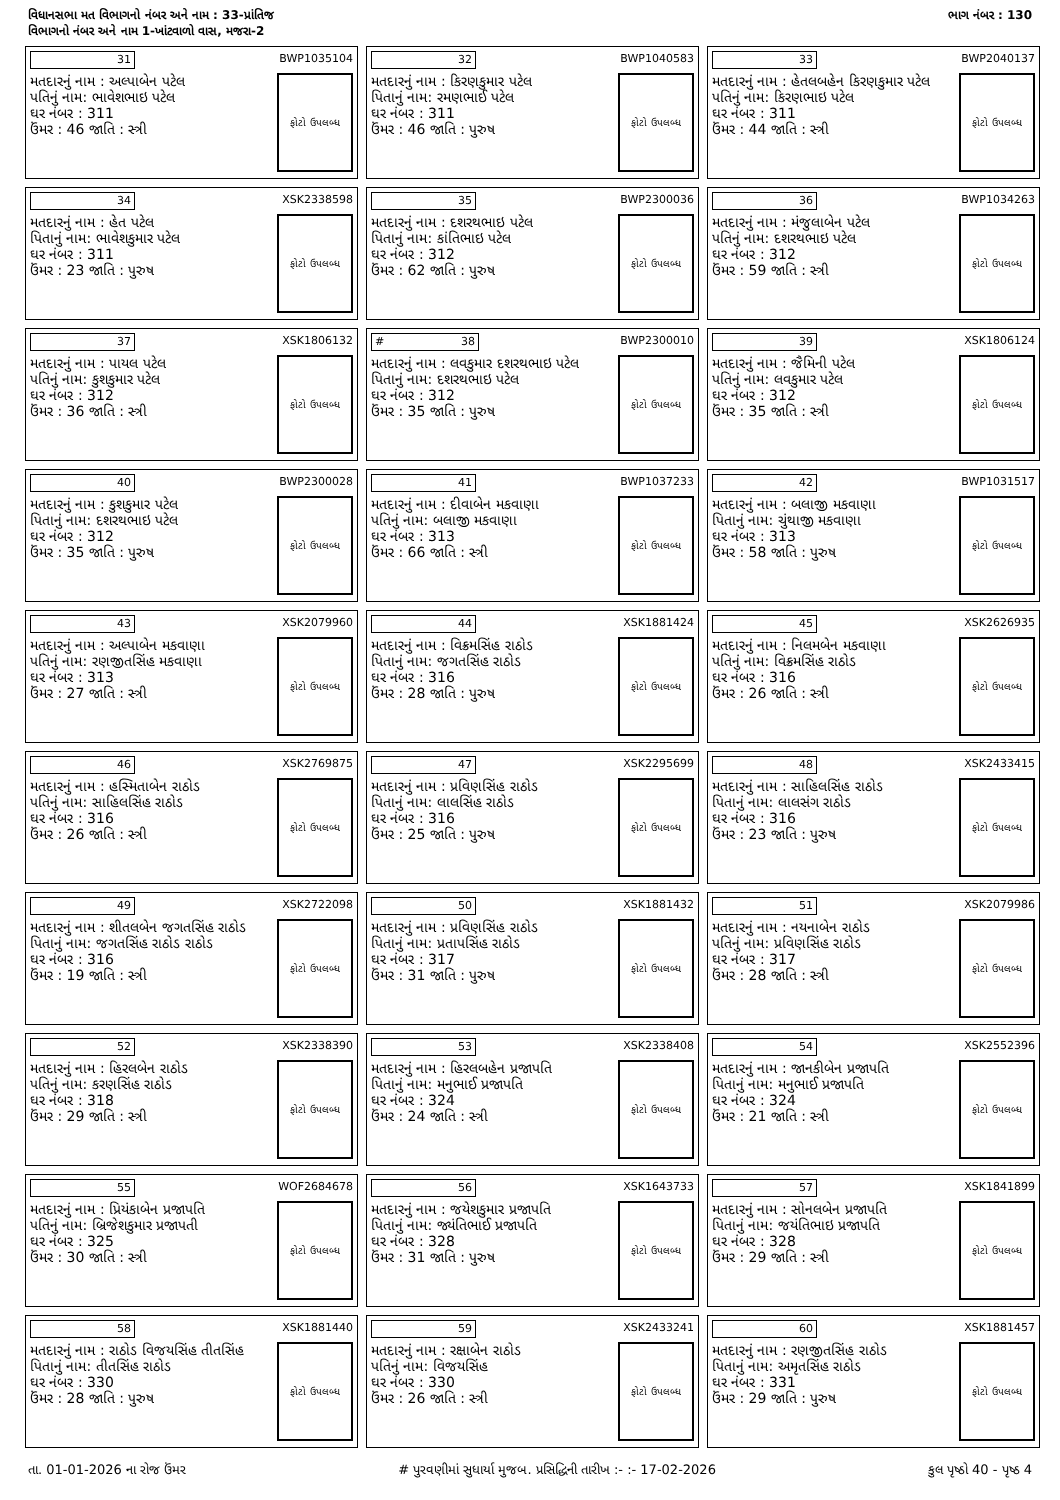વિધાનસભા મત વિભાગનો નંબર અને નામ : 33-પ્રાંતિજ
વિભાગનો નંબર અને નામ 1-ખાંટવાળો વાસ, મજરા-2
ભાગ નંબર : 130
31 BWP1035104
મતદારનું નામ : અલ્પાબેન પટેલ
પતિનું નામ: ભાવેશભાઇ પટેલ
ઘર નંબર : 311
ઉંમર : 46 જાતિ : સ્ત્રી
ફોટો ઉપલબ્ધ
32 BWP1040583
મતદારનું નામ : કિરણકુમાર પટેલ
પિતાનું નામ: રમણભાઈ પટેલ
ઘર નંબર : 311
ઉંમર : 46 જાતિ : પુરુષ
ફોટો ઉપલબ્ધ
33 BWP2040137
મતદારનું નામ : હેતલબહેન કિરણકુમાર પટેલ
પતિનું નામ: કિરણભાઇ પટેલ
ઘર નંબર : 311
ઉંમર : 44 જાતિ : સ્ત્રી
ફોટો ઉપલબ્ધ
34 XSK2338598
મતદારનું નામ : હેત પટેલ
પિતાનું નામ: ભાવેશકુમાર પટેલ
ઘર નંબર : 311
ઉંમર : 23 જાતિ : પુરુષ
ફોટો ઉપલબ્ધ
35 BWP2300036
મતદારનું નામ : દશરથભાઇ પટેલ
પિતાનું નામ: કાંતિભાઇ પટેલ
ઘર નંબર : 312
ઉંમર : 62 જાતિ : પુરુષ
ફોટો ઉપલબ્ધ
36 BWP1034263
મતદારનું નામ : મંજુલાબેન પટેલ
પતિનું નામ: દશરથભાઇ પટેલ
ઘર નંબર : 312
ઉંમર : 59 જાતિ : સ્ત્રી
ફોટો ઉપલબ્ધ
37 XSK1806132
મતદારનું નામ : પાયલ પટેલ
પતિનું નામ: કુશકુમાર પટેલ
ઘર નંબર : 312
ઉંમર : 36 જાતિ : સ્ત્રી
ફોટો ઉપલબ્ધ
# 38 BWP2300010
મતદારનું નામ : લવકુમાર દશરથભાઇ પટેલ
પિતાનું નામ: દશરથભાઇ પટેલ
ઘર નંબર : 312
ઉંમર : 35 જાતિ : પુરુષ
ફોટો ઉપલબ્ધ
39 XSK1806124
મતદારનું નામ : જૈમિની પટેલ
પતિનું નામ: લવકુમાર પટેલ
ઘર નંબર : 312
ઉંમર : 35 જાતિ : સ્ત્રી
ફોટો ઉપલબ્ધ
40 BWP2300028
મતદારનું નામ : કુશકુમાર પટેલ
પિતાનું નામ: દશરથભાઇ પટેલ
ઘર નંબર : 312
ઉંમર : 35 જાતિ : પુરુષ
ફોટો ઉપલબ્ધ
41 BWP1037233
મતદારનું નામ : દીવાબેન મકવાણા
પતિનું નામ: બલાજી મકવાણા
ઘર નંબર : 313
ઉંમર : 66 જાતિ : સ્ત્રી
ફોટો ઉપલબ્ધ
42 BWP1031517
મતદારનું નામ : બલાજી મકવાણા
પિતાનું નામ: ચુંથાજી મકવાણા
ઘર નંબર : 313
ઉંમર : 58 જાતિ : પુરુષ
ફોટો ઉપલબ્ધ
43 XSK2079960
મતદારનું નામ : અલ્પાબેન મકવાણા
પતિનું નામ: રણજીતસિંહ મકવાણા
ઘર નંબર : 313
ઉંમર : 27 જાતિ : સ્ત્રી
ફોટો ઉપલબ્ધ
44 XSK1881424
મતદારનું નામ : વિક્રમસિંહ રાઠોડ
પિતાનું નામ: જગતસિંહ રાઠોડ
ઘર નંબર : 316
ઉંમર : 28 જાતિ : પુરુષ
ફોટો ઉપલબ્ધ
45 XSK2626935
મતદારનું નામ : નિલમબેન મકવાણા
પતિનું નામ: વિક્રમસિંહ રાઠોડ
ઘર નંબર : 316
ઉંમર : 26 જાતિ : સ્ત્રી
ફોટો ઉપલબ્ધ
46 XSK2769875
મતદારનું નામ : હસ્મિતાબેન રાઠોડ
પતિનું નામ: સાહિલસિંહ રાઠોડ
ઘર નંબર : 316
ઉંમર : 26 જાતિ : સ્ત્રી
ફોટો ઉપલબ્ધ
47 XSK2295699
મતદારનું નામ : પ્રવિણસિંહ રાઠોડ
પિતાનું નામ: લાલસિંહ રાઠોડ
ઘર નંબર : 316
ઉંમર : 25 જાતિ : પુરુષ
ફોટો ઉપલબ્ધ
48 XSK2433415
મતદારનું નામ : સાહિલસિંહ રાઠોડ
પિતાનું નામ: લાલસંગ રાઠોડ
ઘર નંબર : 316
ઉંમર : 23 જાતિ : પુરુષ
ફોટો ઉપલબ્ધ
49 XSK2722098
મતદારનું નામ : શીતલબેન જગતસિંહ રાઠોડ
પિતાનું નામ: જગતસિંહ રાઠોડ રાઠોડ
ઘર નંબર : 316
ઉંમર : 19 જાતિ : સ્ત્રી
ફોટો ઉપલબ્ધ
50 XSK1881432
મતદારનું નામ : પ્રવિણસિંહ રાઠોડ
પિતાનું નામ: પ્રતાપસિંહ રાઠોડ
ઘર નંબર : 317
ઉંમર : 31 જાતિ : પુરુષ
ફોટો ઉપલબ્ધ
51 XSK2079986
મતદારનું નામ : નયનાબેન રાઠોડ
પતિનું નામ: પ્રવિણસિંહ રાઠોડ
ઘર નંબર : 317
ઉંમર : 28 જાતિ : સ્ત્રી
ફોટો ઉપલબ્ધ
52 XSK2338390
મતદારનું નામ : હિરલબેન રાઠોડ
પતિનું નામ: કરણસિંહ રાઠોડ
ઘર નંબર : 318
ઉંમર : 29 જાતિ : સ્ત્રી
ફોટો ઉપલબ્ધ
53 XSK2338408
મતદારનું નામ : હિરલબહેન પ્રજાપતિ
પિતાનું નામ: મનુભાઈ પ્રજાપતિ
ઘર નંબર : 324
ઉંમર : 24 જાતિ : સ્ત્રી
ફોટો ઉપલબ્ધ
54 XSK2552396
મતદારનું નામ : જાનકીબેન પ્રજાપતિ
પિતાનું નામ: મનુભાઈ પ્રજાપતિ
ઘર નંબર : 324
ઉંમર : 21 જાતિ : સ્ત્રી
ફોટો ઉપલબ્ધ
55 WOF2684678
મતદારનું નામ : પ્રિયંકાબેન પ્રજાપતિ
પતિનું નામ: બ્રિજેશકુમાર પ્રજાપતી
ઘર નંબર : 325
ઉંમર : 30 જાતિ : સ્ત્રી
ફોટો ઉપલબ્ધ
56 XSK1643733
મતદારનું નામ : જયેશકુમાર પ્રજાપતિ
પિતાનું નામ: જ્યંતિભાઈ પ્રજાપતિ
ઘર નંબર : 328
ઉંમર : 31 જાતિ : પુરુષ
ફોટો ઉપલબ્ધ
57 XSK1841899
મતદારનું નામ : સોનલબેન પ્રજાપતિ
પિતાનું નામ: જયંતિભાઇ પ્રજાપતિ
ઘર નંબર : 328
ઉંમર : 29 જાતિ : સ્ત્રી
ફોટો ઉપલબ્ધ
58 XSK1881440
મતદારનું નામ : રાઠોડ વિજયસિંહ તીતસિંહ
પિતાનું નામ: તીતસિંહ રાઠોડ
ઘર નંબર : 330
ઉંમર : 28 જાતિ : પુરુષ
ફોટો ઉપલબ્ધ
59 XSK2433241
મતદારનું નામ : રક્ષાબેન રાઠોડ
પતિનું નામ: વિજયસિંહ
ઘર નંબર : 330
ઉંમર : 26 જાતિ : સ્ત્રી
ફોટો ઉપલબ્ધ
60 XSK1881457
મતદારનું નામ : રણજીતસિંહ રાઠોડ
પિતાનું નામ: અમૃતસિંહ રાઠોડ
ઘર નંબર : 331
ઉંમર : 29 જાતિ : પુરુષ
ફોટો ઉપલબ્ધ
તા. 01-01-2026 ના રોજ ઉંમર # પુરવણીમાં સુધાર્યા મુજબ. પ્રસિદ્ધિની તારીખ :- :- 17-02-2026 કુલ પૃષ્ઠો 40 - પૃષ્ઠ 4